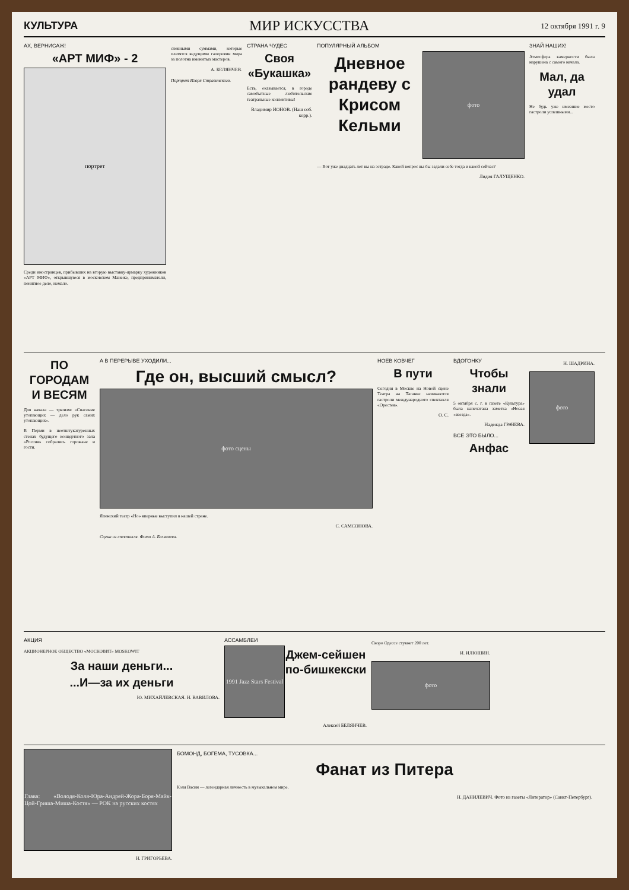КУЛЬТУРА МИР ИСКУССТВА 12 октября 1991 г. 9
АХ, ВЕРНИСАЖ!
«АРТ МИФ» - 2
портрет
Среди иностранцев, прибывших на вторую выставку-ярмарку художников «АРТ МИФ», открывшуюся в московском Манеже, предприниматели, понятное дело, немало.
словными суммами, которые платятся ведущими галереями мира за полотна именитых мастеров.
А. БЕЛЯНЧЕВ.
Портрет Игоря Стравинского.
СТРАНА ЧУДЕС
Своя «Букашка»
Есть, оказывается, в городе самобытные любительские театральные коллективы!
Владимир ИОНОВ. (Наш соб. корр.).
ПОПУЛЯРНЫЙ АЛЬБОМ
Дневное рандеву с Крисом Кельми
фото
— Вот уже двадцать лет вы на эстраде. Какой вопрос вы бы задали себе тогда и какой сейчас?
Лидия ГАЛУЩЕНКО.
ЗНАЙ НАШИХ!
Атмосфера камерности была нарушена с самого начала.
Мал, да удал
Не будь уже имевшие место гастроли успешными...
ПО ГОРОДАМ И ВЕСЯМ
Для начала — трюизм: «Спасение утопающих — дело рук самих утопающих».
В Перми в неотштукатуренных стенах будущего концертного зала «Россия» собрались горожане и гости.
А В ПЕРЕРЫВЕ УХОДИЛИ...
Где он, высший смысл?
фото сцены
Японский театр «Но» впервые выступил в нашей стране.
С. САМСОНОВА.
Сцена из спектакля. Фото А. Белянчева.
НОЕВ КОВЧЕГ
В пути
Сегодня в Москве на Новой сцене Театра на Таганке начинаются гастроли международного спектакля «Орестея».
О. С.
ВДОГОНКУ
Чтобы знали
5 октября с. г. в газете «Культура» была напечатана заметка «Новая «звезда».
Надежда ГРАЧЕВА.
ВСЕ ЭТО БЫЛО...
Анфас
Н. ШАДРИНА.
фото
АКЦИЯ
АКЦИОНЕРНОЕ ОБЩЕСТВО «МОСКОВИТ» MOSKOWIT
За наши деньги...
...И—за их деньги
Ю. МИХАЙЛЕВСКАЯ. Н. ВАВИЛОВА.
АССАМБЛЕИ
1991 Jazz Stars Festival
Джем-сейшен по-бишкекски
Алексей БЕЛЯНЧЕВ.
Скоро Одессе стукнет 200 лет.
И. ИЛЮШИН.
фото
Глава: «Володя-Коля-Юра-Андрей-Жора-Боря-Майк-Цой-Гриша-Миша-Костя» — РОК на русских костях
Н. ГРИГОРЬЕВА.
БОМОНД, БОГЕМА, ТУСОВКА...
Фанат из Питера
Коля Васин — легендарная личность в музыкальном мире.
Н. ДАНИЛЕВИЧ. Фото из газеты «Литератор» (Санкт-Петербург).